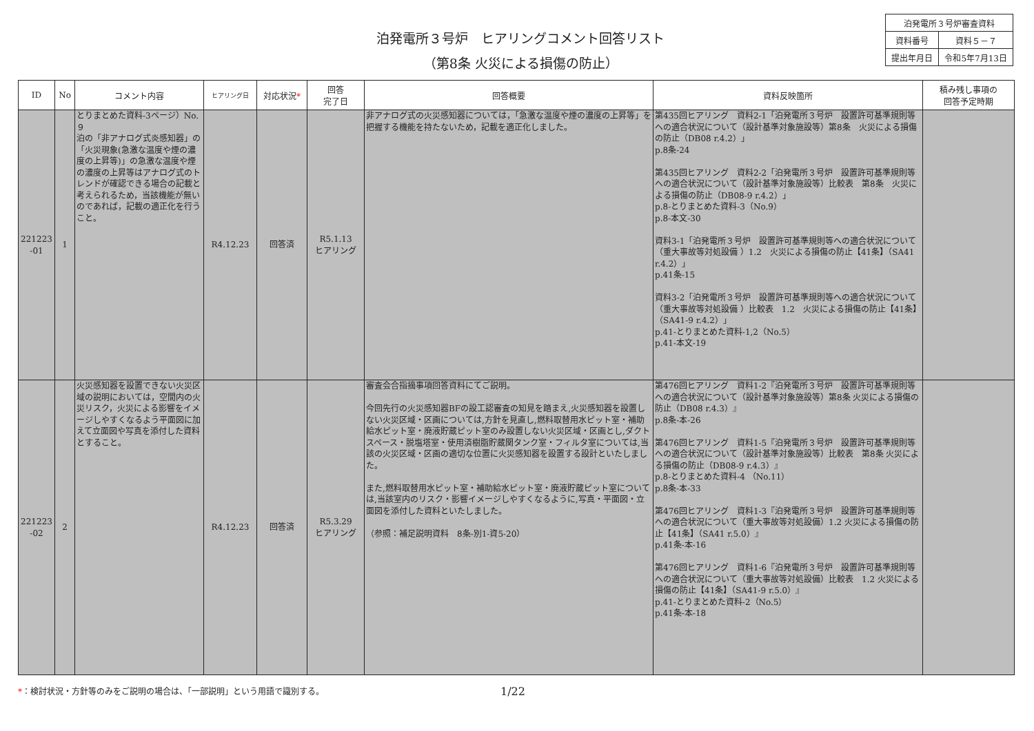泊発電所３号炉　ヒアリングコメント回答リスト
（第8条 火災による損傷の防止）
| 泊発電所３号炉審査資料 | |
| 資料番号 | 資料５－７ |
| 提出年月日 | 令和5年7月13日 |
| ID | No | コメント内容 | ヒアリング日 | 対応状況 * | 回答 完了日 | 回答概要 | 資料反映箇所 | 積み残し事項の 回答予定時期 |
| --- | --- | --- | --- | --- | --- | --- | --- | --- |
| 221223 -01 | 1 | とりまとめた資料-3ページ）No.９ 泊の「非アナログ式炎感知器」の「火災現象(急激な温度や煙の濃度の上昇等)」の急激な温度や煙の濃度の上昇等はアナログ式のトレンドが確認できる場合の記載と考えられるため，当該機能が無いのであれば，記載の適正化を行うこと。 | R4.12.23 | 回答済 | R5.1.13 ヒアリング | 非アナログ式の火災感知器については，「急激な温度や煙の濃度の上昇等」を把握する機能を持たないため，記載を適正化しました。 | 第435回ヒアリング 資料2-1「泊発電所３号炉 設置許可基準規則等への適合状況について（設計基準対象施設等）第8条 火災による損傷の防止（DB08 r.4.2）」 p.8条-24 第435回ヒアリング 資料2-2「泊発電所３号炉 設置許可基準規則等への適合状況について（設計基準対象施設等）比較表 第8条 火災による損傷の防止（DB08-9 r.4.2）」 p.8-とりまとめた資料-3（No.9） p.8-本文-30 資料3-1「泊発電所３号炉 設置許可基準規則等への適合状況について（重大事故等対処設備 ）1.2 火災による損傷の防止【41条】（SA41 r.4.2）」 p.41条-15 資料3-2「泊発電所３号炉 設置許可基準規則等への適合状況について（重大事故等対処設備 ）比較表 1.2 火災による損傷の防止【41条】（SA41-9 r.4.2）」 p.41-とりまとめた資料-1,2（No.5） p.41-本文-19 | |
| 221223 -02 | 2 | 火災感知器を設置できない火災区域の説明においては，空間内の火災リスク，火災による影響をイメージしやすくなるよう平面図に加えて立面図や写真を添付した資料とすること。 | R4.12.23 | 回答済 | R5.3.29 ヒアリング | 審査会合指摘事項回答資料にてご説明。 今回先行の火災感知器BFの設工認審査の知見を踏まえ,火災感知器を設置しない火災区域・区画については,方針を見直し,燃料取替用水ピット室・補助給水ピット室・廃液貯蔵ピット室のみ設置しない火災区域・区画とし,ダクトスペース・脱塩塔室・使用済樹脂貯蔵関タンク室・フィルタ室については,当該の火災区域・区画の適切な位置に火災感知器を設置する設計といたしました。 また,燃料取替用水ピット室・補助給水ピット室・廃液貯蔵ピット室については,当該室内のリスク・影響イメージしやすくなるように,写真・平面図・立面図を添付した資料といたしました。 （参照：補足説明資料 8条-別1-資5-20） | 第476回ヒアリング 資料1-2『泊発電所３号炉 設置許可基準規則等への適合状況について（設計基準対象施設等）第8条 火災による損傷の防止（DB08 r.4.3）』 p.8条-本-26 第476回ヒアリング 資料1-5『泊発電所３号炉 設置許可基準規則等への適合状況について（設計基準対象施設等）比較表 第8条 火災による損傷の防止（DB08-9 r.4.3）』 p.8-とりまとめた資料-4 （No.11） p.8条-本-33 第476回ヒアリング 資料1-3『泊発電所３号炉 設置許可基準規則等への適合状況について（重大事故等対処設備）1.2 火災による損傷の防止【41条】（SA41 r.5.0）』 p.41条-本-16 第476回ヒアリング 資料1-6『泊発電所３号炉 設置許可基準規則等への適合状況について（重大事故等対処設備）比較表 1.2 火災による損傷の防止【41条】（SA41-9 r.5.0）』 p.41-とりまとめた資料-2（No.5） p.41条-本-18 | |
*：検討状況・方針等のみをご説明の場合は、「一部説明」という用語で識別する。
1/22